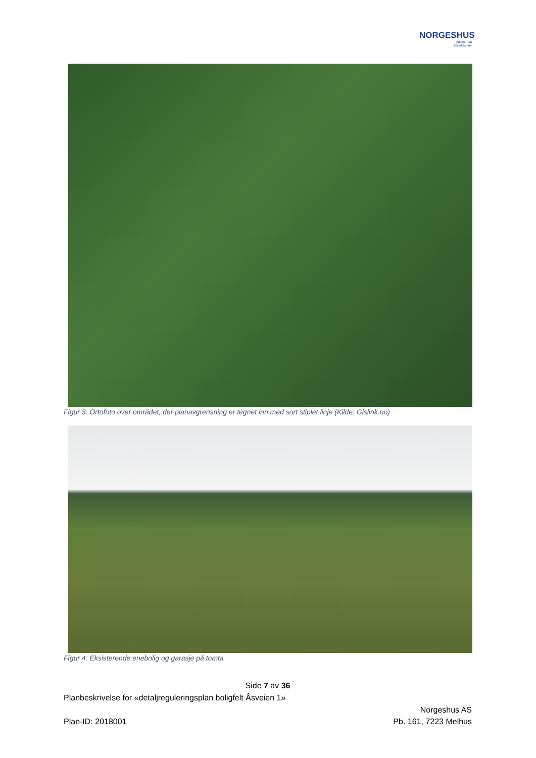NORGESHUS
Ingeniør- og
Arkitektkontor
Figur 3: Ortofoto over området, der planavgrensning er tegnet inn med sort stiplet linje (Kilde: Gislink.no)
Figur 4: Eksisterende enebolig og garasje på tomta
Side 7 av 36
Planbeskrivelse for «detaljreguleringsplan boligfelt Åsveien 1»
Norgeshus AS
Plan-ID: 2018001 Pb. 161, 7223 Melhus